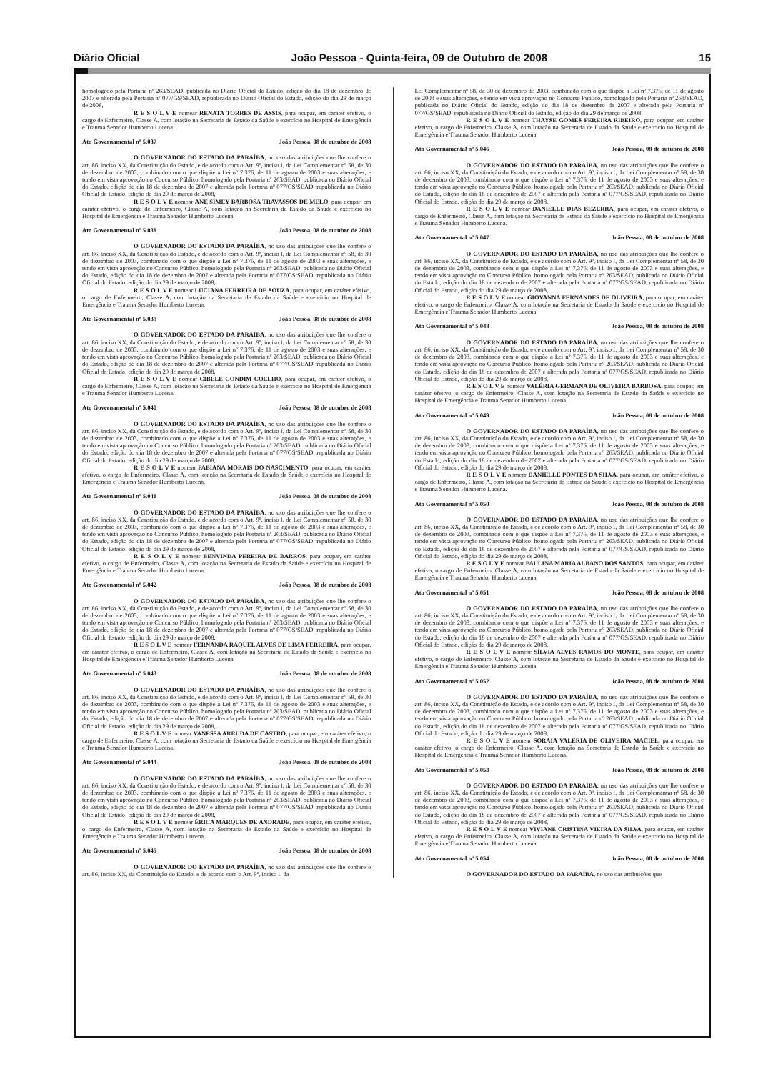Diário Oficial João Pessoa - Quinta-feira, 09 de Outubro de 2008 15
homologado pela Portaria nº 263/SEAD, publicada no Diário Oficial do Estado, edição do dia 18 de dezembro de 2007 e alterada pela Portaria nº 077/GS/SEAD, republicada no Diário Oficial do Estado, edição do dia 29 de março de 2008,
R E S O L V E nomear RENATA TORRES DE ASSIS, para ocupar, em caráter efetivo, o cargo de Enfermeiro, Classe A, com lotação na Secretaria de Estado da Saúde e exercício no Hospital de Emergência e Trauma Senador Humberto Lucena.
Ato Governamental nº 5.037 João Pessoa, 08 de outubro de 2008
O GOVERNADOR DO ESTADO DA PARAÍBA, no uso das atribuições que lhe confere o art. 86, inciso XX, da Constituição do Estado, e de acordo com o Art. 9º, inciso I, da Lei Complementar nº 58, de 30 de dezembro de 2003, combinado com o que dispõe a Lei nº 7.376, de 11 de agosto de 2003 e suas alterações, e tendo em vista aprovação no Concurso Público, homologado pela Portaria nº 263/SEAD, publicada no Diário Oficial do Estado, edição do dia 18 de dezembro de 2007 e alterada pela Portaria nº 077/GS/SEAD, republicada no Diário Oficial do Estado, edição do dia 29 de março de 2008,
R E S O L V E nomear ANE SIMEY BARBOSA TRAVASSOS DE MELO, para ocupar, em caráter efetivo, o cargo de Enfermeiro, Classe A, com lotação na Secretaria de Estado da Saúde e exercício no Hospital de Emergência e Trauma Senador Humberto Lucena.
Ato Governamental nº 5.038 João Pessoa, 08 de outubro de 2008
O GOVERNADOR DO ESTADO DA PARAÍBA, no uso das atribuições que lhe confere o art. 86, inciso XX, da Constituição do Estado, e de acordo com o Art. 9º, inciso I, da Lei Complementar nº 58, de 30 de dezembro de 2003, combinado com o que dispõe a Lei nº 7.376, de 11 de agosto de 2003 e suas alterações, e tendo em vista aprovação no Concurso Público, homologado pela Portaria nº 263/SEAD, publicada no Diário Oficial do Estado, edição do dia 18 de dezembro de 2007 e alterada pela Portaria nº 077/GS/SEAD, republicada no Diário Oficial do Estado, edição do dia 29 de março de 2008,
R E S O L V E nomear LUCIANA FERREIRA DE SOUZA, para ocupar, em caráter efetivo, o cargo de Enfermeiro, Classe A, com lotação na Secretaria de Estado da Saúde e exercício no Hospital de Emergência e Trauma Senador Humberto Lucena.
Ato Governamental nº 5.039 João Pessoa, 08 de outubro de 2008
O GOVERNADOR DO ESTADO DA PARAÍBA, no uso das atribuições que lhe confere o art. 86, inciso XX, da Constituição do Estado, e de acordo com o Art. 9º, inciso I, da Lei Complementar nº 58, de 30 de dezembro de 2003, combinado com o que dispõe a Lei nº 7.376, de 11 de agosto de 2003 e suas alterações, e tendo em vista aprovação no Concurso Público, homologado pela Portaria nº 263/SEAD, publicada no Diário Oficial do Estado, edição do dia 18 de dezembro de 2007 e alterada pela Portaria nº 077/GS/SEAD, republicada no Diário Oficial do Estado, edição do dia 29 de março de 2008,
R E S O L V E nomear CIBELE GONDIM COELHO, para ocupar, em caráter efetivo, o cargo de Enfermeiro, Classe A, com lotação na Secretaria de Estado da Saúde e exercício no Hospital de Emergência e Trauma Senador Humberto Lucena.
Ato Governamental nº 5.040 João Pessoa, 08 de outubro de 2008
O GOVERNADOR DO ESTADO DA PARAÍBA, no uso das atribuições que lhe confere o art. 86, inciso XX, da Constituição do Estado, e de acordo com o Art. 9º, inciso I, da Lei Complementar nº 58, de 30 de dezembro de 2003, combinado com o que dispõe a Lei nº 7.376, de 11 de agosto de 2003 e suas alterações, e tendo em vista aprovação no Concurso Público, homologado pela Portaria nº 263/SEAD, publicada no Diário Oficial do Estado, edição do dia 18 de dezembro de 2007 e alterada pela Portaria nº 077/GS/SEAD, republicada no Diário Oficial do Estado, edição do dia 29 de março de 2008,
R E S O L V E nomear FABIANA MORAIS DO NASCIMENTO, para ocupar, em caráter efetivo, o cargo de Enfermeiro, Classe A, com lotação na Secretaria de Estado da Saúde e exercício no Hospital de Emergência e Trauma Senador Humberto Lucena.
Ato Governamental nº 5.041 João Pessoa, 08 de outubro de 2008
O GOVERNADOR DO ESTADO DA PARAÍBA, no uso das atribuições que lhe confere o art. 86, inciso XX, da Constituição do Estado, e de acordo com o Art. 9º, inciso I, da Lei Complementar nº 58, de 30 de dezembro de 2003, combinado com o que dispõe a Lei nº 7.376, de 11 de agosto de 2003 e suas alterações, e tendo em vista aprovação no Concurso Público, homologado pela Portaria nº 263/SEAD, publicada no Diário Oficial do Estado, edição do dia 18 de dezembro de 2007 e alterada pela Portaria nº 077/GS/SEAD, republicada no Diário Oficial do Estado, edição do dia 29 de março de 2008,
R E S O L V E nomear BENVINDA PEREIRA DE BARROS, para ocupar, em caráter efetivo, o cargo de Enfermeiro, Classe A, com lotação na Secretaria de Estado da Saúde e exercício no Hospital de Emergência e Trauma Senador Humberto Lucena.
Ato Governamental nº 5.042 João Pessoa, 08 de outubro de 2008
O GOVERNADOR DO ESTADO DA PARAÍBA, no uso das atribuições que lhe confere o art. 86, inciso XX, da Constituição do Estado, e de acordo com o Art. 9º, inciso I, da Lei Complementar nº 58, de 30 de dezembro de 2003, combinado com o que dispõe a Lei nº 7.376, de 11 de agosto de 2003 e suas alterações, e tendo em vista aprovação no Concurso Público, homologado pela Portaria nº 263/SEAD, publicada no Diário Oficial do Estado, edição do dia 18 de dezembro de 2007 e alterada pela Portaria nº 077/GS/SEAD, republicada no Diário Oficial do Estado, edição do dia 29 de março de 2008,
R E S O L V E nomear FERNANDA RAQUEL ALVES DE LIMA FERREIRA, para ocupar, em caráter efetivo, o cargo de Enfermeiro, Classe A, com lotação na Secretaria de Estado da Saúde e exercício no Hospital de Emergência e Trauma Senador Humberto Lucena.
Ato Governamental nº 5.043 João Pessoa, 08 de outubro de 2008
O GOVERNADOR DO ESTADO DA PARAÍBA, no uso das atribuições que lhe confere o art. 86, inciso XX, da Constituição do Estado, e de acordo com o Art. 9º, inciso I, da Lei Complementar nº 58, de 30 de dezembro de 2003, combinado com o que dispõe a Lei nº 7.376, de 11 de agosto de 2003 e suas alterações, e tendo em vista aprovação no Concurso Público, homologado pela Portaria nº 263/SEAD, publicada no Diário Oficial do Estado, edição do dia 18 de dezembro de 2007 e alterada pela Portaria nº 077/GS/SEAD, republicada no Diário Oficial do Estado, edição do dia 29 de março de 2008,
R E S O L V E nomear VANESSA ARRUDA DE CASTRO, para ocupar, em caráter efetivo, o cargo de Enfermeiro, Classe A, com lotação na Secretaria de Estado da Saúde e exercício no Hospital de Emergência e Trauma Senador Humberto Lucena.
Ato Governamental nº 5.044 João Pessoa, 08 de outubro de 2008
O GOVERNADOR DO ESTADO DA PARAÍBA, no uso das atribuições que lhe confere o art. 86, inciso XX, da Constituição do Estado, e de acordo com o Art. 9º, inciso I, da Lei Complementar nº 58, de 30 de dezembro de 2003, combinado com o que dispõe a Lei nº 7.376, de 11 de agosto de 2003 e suas alterações, e tendo em vista aprovação no Concurso Público, homologado pela Portaria nº 263/SEAD, publicada no Diário Oficial do Estado, edição do dia 18 de dezembro de 2007 e alterada pela Portaria nº 077/GS/SEAD, republicada no Diário Oficial do Estado, edição do dia 29 de março de 2008,
R E S O L V E nomear ÉRICA MARQUES DE ANDRADE, para ocupar, em caráter efetivo, o cargo de Enfermeiro, Classe A, com lotação na Secretaria de Estado da Saúde e exercício no Hospital de Emergência e Trauma Senador Humberto Lucena.
Ato Governamental nº 5.045 João Pessoa, 08 de outubro de 2008
O GOVERNADOR DO ESTADO DA PARAÍBA, no uso das atribuições que lhe confere o art. 86, inciso XX, da Constituição do Estado, e de acordo com o Art. 9º, inciso I, da
Lei Complementar nº 58, de 30 de dezembro de 2003, combinado com o que dispõe a Lei nº 7.376, de 11 de agosto de 2003 e suas alterações, e tendo em vista aprovação no Concurso Público, homologado pela Portaria nº 263/SEAD, publicada no Diário Oficial do Estado, edição do dia 18 de dezembro de 2007 e alterada pela Portaria nº 077/GS/SEAD, republicada no Diário Oficial do Estado, edição do dia 29 de março de 2008,
R E S O L V E nomear THAYSE GOMES PEREIRA RIBEIRO, para ocupar, em caráter efetivo, o cargo de Enfermeiro, Classe A, com lotação na Secretaria de Estado da Saúde e exercício no Hospital de Emergência e Trauma Senador Humberto Lucena.
Ato Governamental nº 5.046 João Pessoa, 08 de outubro de 2008
O GOVERNADOR DO ESTADO DA PARAÍBA, no uso das atribuições que lhe confere o art. 86, inciso XX, da Constituição do Estado, e de acordo com o Art. 9º, inciso I, da Lei Complementar nº 58, de 30 de dezembro de 2003, combinado com o que dispõe a Lei nº 7.376, de 11 de agosto de 2003 e suas alterações, e tendo em vista aprovação no Concurso Público, homologado pela Portaria nº 263/SEAD, publicada no Diário Oficial do Estado, edição do dia 18 de dezembro de 2007 e alterada pela Portaria nº 077/GS/SEAD, republicada no Diário Oficial do Estado, edição do dia 29 de março de 2008,
R E S O L V E nomear DANIELLE DIAS BEZERRA, para ocupar, em caráter efetivo, o cargo de Enfermeiro, Classe A, com lotação na Secretaria de Estado da Saúde e exercício no Hospital de Emergência e Trauma Senador Humberto Lucena.
Ato Governamental nº 5.047 João Pessoa, 08 de outubro de 2008
O GOVERNADOR DO ESTADO DA PARAÍBA, no uso das atribuições que lhe confere o art. 86, inciso XX, da Constituição do Estado, e de acordo com o Art. 9º, inciso I, da Lei Complementar nº 58, de 30 de dezembro de 2003, combinado com o que dispõe a Lei nº 7.376, de 11 de agosto de 2003 e suas alterações, e tendo em vista aprovação no Concurso Público, homologado pela Portaria nº 263/SEAD, publicada no Diário Oficial do Estado, edição do dia 18 de dezembro de 2007 e alterada pela Portaria nº 077/GS/SEAD, republicada no Diário Oficial do Estado, edição do dia 29 de março de 2008,
R E S O L V E nomear GIOVANNA FERNANDES DE OLIVEIRA, para ocupar, em caráter efetivo, o cargo de Enfermeiro, Classe A, com lotação na Secretaria de Estado da Saúde e exercício no Hospital de Emergência e Trauma Senador Humberto Lucena.
Ato Governamental nº 5.048 João Pessoa, 08 de outubro de 2008
O GOVERNADOR DO ESTADO DA PARAÍBA, no uso das atribuições que lhe confere o art. 86, inciso XX, da Constituição do Estado, e de acordo com o Art. 9º, inciso I, da Lei Complementar nº 58, de 30 de dezembro de 2003, combinado com o que dispõe a Lei nº 7.376, de 11 de agosto de 2003 e suas alterações, e tendo em vista aprovação no Concurso Público, homologado pela Portaria nº 263/SEAD, publicada no Diário Oficial do Estado, edição do dia 18 de dezembro de 2007 e alterada pela Portaria nº 077/GS/SEAD, republicada no Diário Oficial do Estado, edição do dia 29 de março de 2008,
R E S O L V E nomear VALÉRIA GERMANA DE OLIVEIRA BARBOSA, para ocupar, em caráter efetivo, o cargo de Enfermeiro, Classe A, com lotação na Secretaria de Estado da Saúde e exercício no Hospital de Emergência e Trauma Senador Humberto Lucena.
Ato Governamental nº 5.049 João Pessoa, 08 de outubro de 2008
O GOVERNADOR DO ESTADO DA PARAÍBA, no uso das atribuições que lhe confere o art. 86, inciso XX, da Constituição do Estado, e de acordo com o Art. 9º, inciso I, da Lei Complementar nº 58, de 30 de dezembro de 2003, combinado com o que dispõe a Lei nº 7.376, de 11 de agosto de 2003 e suas alterações, e tendo em vista aprovação no Concurso Público, homologado pela Portaria nº 263/SEAD, publicada no Diário Oficial do Estado, edição do dia 18 de dezembro de 2007 e alterada pela Portaria nº 077/GS/SEAD, republicada no Diário Oficial do Estado, edição do dia 29 de março de 2008,
R E S O L V E nomear DANIELLE PONTES DA SILVA, para ocupar, em caráter efetivo, o cargo de Enfermeiro, Classe A, com lotação na Secretaria de Estado da Saúde e exercício no Hospital de Emergência e Trauma Senador Humberto Lucena.
Ato Governamental nº 5.050 João Pessoa, 08 de outubro de 2008
O GOVERNADOR DO ESTADO DA PARAÍBA, no uso das atribuições que lhe confere o art. 86, inciso XX, da Constituição do Estado, e de acordo com o Art. 9º, inciso I, da Lei Complementar nº 58, de 30 de dezembro de 2003, combinado com o que dispõe a Lei nº 7.376, de 11 de agosto de 2003 e suas alterações, e tendo em vista aprovação no Concurso Público, homologado pela Portaria nº 263/SEAD, publicada no Diário Oficial do Estado, edição do dia 18 de dezembro de 2007 e alterada pela Portaria nº 077/GS/SEAD, republicada no Diário Oficial do Estado, edição do dia 29 de março de 2008,
R E S O L V E nomear PAULINA MARIA ALBANO DOS SANTOS, para ocupar, em caráter efetivo, o cargo de Enfermeiro, Classe A, com lotação na Secretaria de Estado da Saúde e exercício no Hospital de Emergência e Trauma Senador Humberto Lucena.
Ato Governamental nº 5.051 João Pessoa, 08 de outubro de 2008
O GOVERNADOR DO ESTADO DA PARAÍBA, no uso das atribuições que lhe confere o art. 86, inciso XX, da Constituição do Estado, e de acordo com o Art. 9º, inciso I, da Lei Complementar nº 58, de 30 de dezembro de 2003, combinado com o que dispõe a Lei nº 7.376, de 11 de agosto de 2003 e suas alterações, e tendo em vista aprovação no Concurso Público, homologado pela Portaria nº 263/SEAD, publicada no Diário Oficial do Estado, edição do dia 18 de dezembro de 2007 e alterada pela Portaria nº 077/GS/SEAD, republicada no Diário Oficial do Estado, edição do dia 29 de março de 2008,
R E S O L V E nomear SÍLVIA ALVES RAMOS DO MONTE, para ocupar, em caráter efetivo, o cargo de Enfermeiro, Classe A, com lotação na Secretaria de Estado da Saúde e exercício no Hospital de Emergência e Trauma Senador Humberto Lucena.
Ato Governamental nº 5.052 João Pessoa, 08 de outubro de 2008
O GOVERNADOR DO ESTADO DA PARAÍBA, no uso das atribuições que lhe confere o art. 86, inciso XX, da Constituição do Estado, e de acordo com o Art. 9º, inciso I, da Lei Complementar nº 58, de 30 de dezembro de 2003, combinado com o que dispõe a Lei nº 7.376, de 11 de agosto de 2003 e suas alterações, e tendo em vista aprovação no Concurso Público, homologado pela Portaria nº 263/SEAD, publicada no Diário Oficial do Estado, edição do dia 18 de dezembro de 2007 e alterada pela Portaria nº 077/GS/SEAD, republicada no Diário Oficial do Estado, edição do dia 29 de março de 2008,
R E S O L V E nomear SORAIA VALÉRIA DE OLIVEIRA MACIEL, para ocupar, em caráter efetivo, o cargo de Enfermeiro, Classe A, com lotação na Secretaria de Estado da Saúde e exercício no Hospital de Emergência e Trauma Senador Humberto Lucena.
Ato Governamental nº 5.053 João Pessoa, 08 de outubro de 2008
O GOVERNADOR DO ESTADO DA PARAÍBA, no uso das atribuições que lhe confere o art. 86, inciso XX, da Constituição do Estado, e de acordo com o Art. 9º, inciso I, da Lei Complementar nº 58, de 30 de dezembro de 2003, combinado com o que dispõe a Lei nº 7.376, de 11 de agosto de 2003 e suas alterações, e tendo em vista aprovação no Concurso Público, homologado pela Portaria nº 263/SEAD, publicada no Diário Oficial do Estado, edição do dia 18 de dezembro de 2007 e alterada pela Portaria nº 077/GS/SEAD, republicada no Diário Oficial do Estado, edição do dia 29 de março de 2008,
R E S O L V E nomear VIVIANE CRISTINA VIEIRA DA SILVA, para ocupar, em caráter efetivo, o cargo de Enfermeiro, Classe A, com lotação na Secretaria de Estado da Saúde e exercício no Hospital de Emergência e Trauma Senador Humberto Lucena.
Ato Governamental nº 5.054 João Pessoa, 08 de outubro de 2008
O GOVERNADOR DO ESTADO DA PARAÍBA, no uso das atribuições que